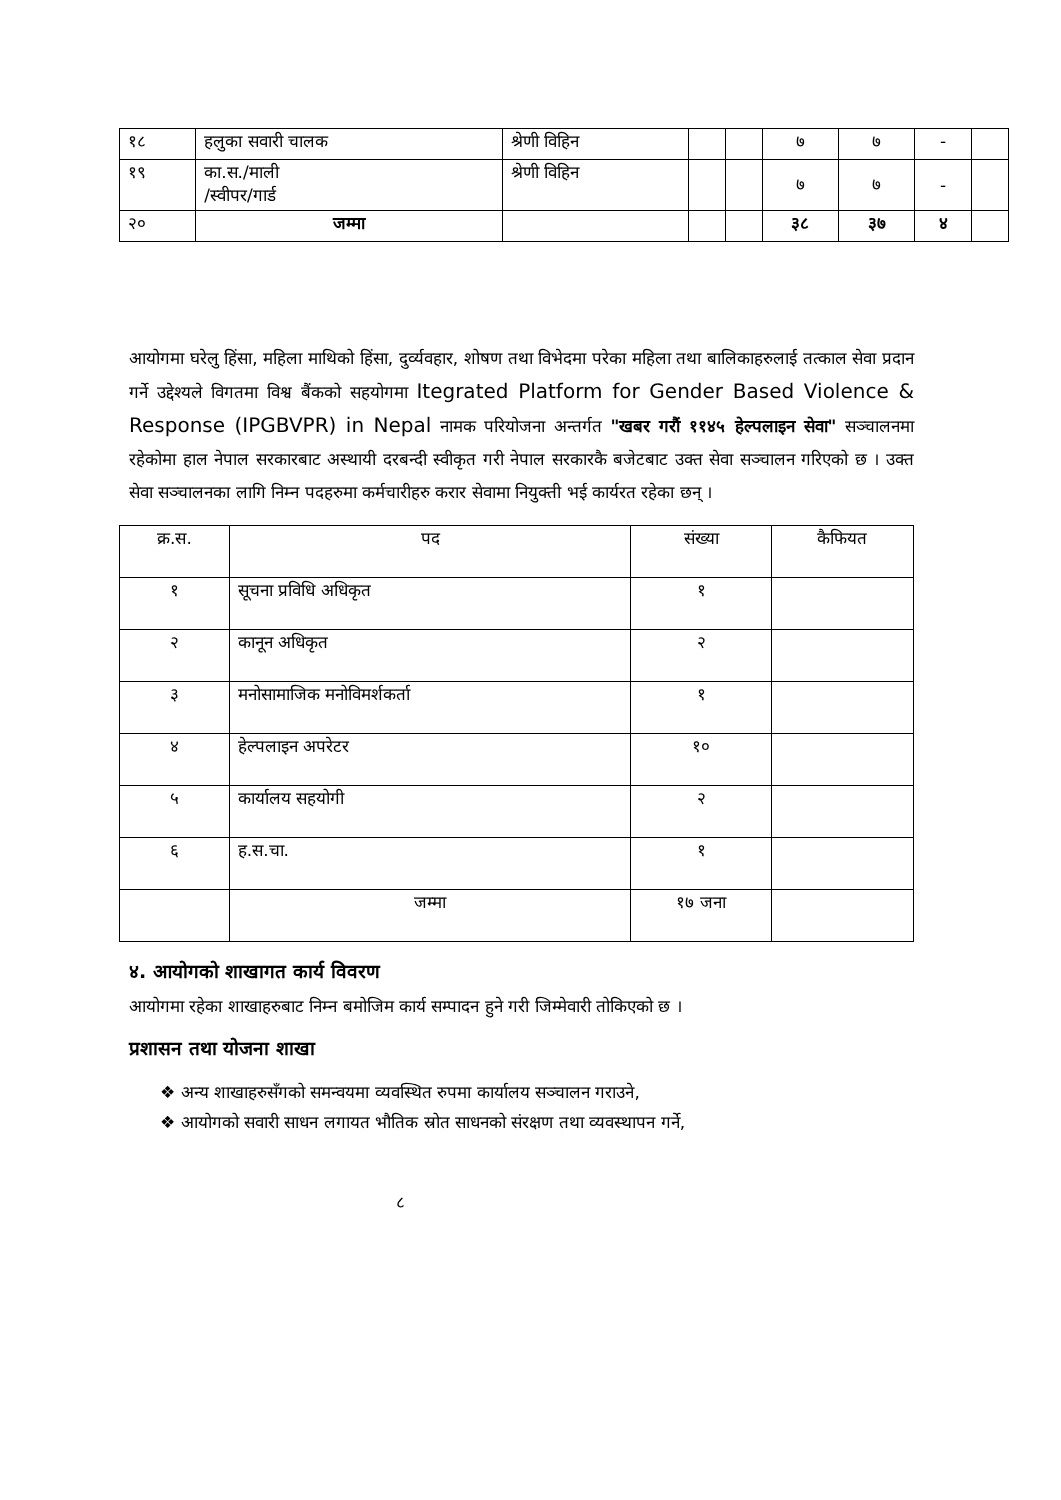| १८ | हलुका सवारी चालक | श्रेणी विहिन | | | ७ | ७ | - | |
| १९ | का.स./माली /स्वीपर/गार्ड | श्रेणी विहिन | | | ७ | ७ | - | |
| २० | जम्मा | | | | ३८ | ३७ | ४ | |
आयोगमा घरेलु हिंसा, महिला माथिको हिंसा, दुर्व्यवहार, शोषण तथा विभेदमा परेका महिला तथा बालिकाहरुलाई तत्काल सेवा प्रदान गर्ने उद्देश्यले विगतमा विश्व बैंकको सहयोगमा Itegrated Platform for Gender Based Violence & Response (IPGBVPR) in Nepal नामक परियोजना अन्तर्गत "खबर गरौं ११४५ हेल्पलाइन सेवा" सञ्चालनमा रहेकोमा हाल नेपाल सरकारबाट अस्थायी दरबन्दी स्वीकृत गरी नेपाल सरकारकै बजेटबाट उक्त सेवा सञ्चालन गरिएको छ । उक्त सेवा सञ्चालनका लागि निम्न पदहरुमा कर्मचारीहरु करार सेवामा नियुक्ती भई कार्यरत रहेका छन् ।
| क्र.स. | पद | संख्या | कैफियत |
| --- | --- | --- | --- |
| १ | सूचना प्रविधि अधिकृत | १ | |
| २ | कानून अधिकृत | २ | |
| ३ | मनोसामाजिक मनोविमर्शकर्ता | १ | |
| ४ | हेल्पलाइन अपरेटर | १० | |
| ५ | कार्यालय सहयोगी | २ | |
| ६ | ह.स.चा. | १ | |
| | जम्मा | १७ जना | |
४. आयोगको शाखागत कार्य विवरण
आयोगमा रहेका शाखाहरुबाट निम्न बमोजिम कार्य सम्पादन हुने गरी जिम्मेवारी तोकिएको छ ।
प्रशासन तथा योजना शाखा
❖ अन्य शाखाहरुसँगको समन्वयमा व्यवस्थित रुपमा कार्यालय सञ्चालन गराउने,
❖ आयोगको सवारी साधन लगायत भौतिक स्रोत साधनको संरक्षण तथा व्यवस्थापन गर्ने,
८